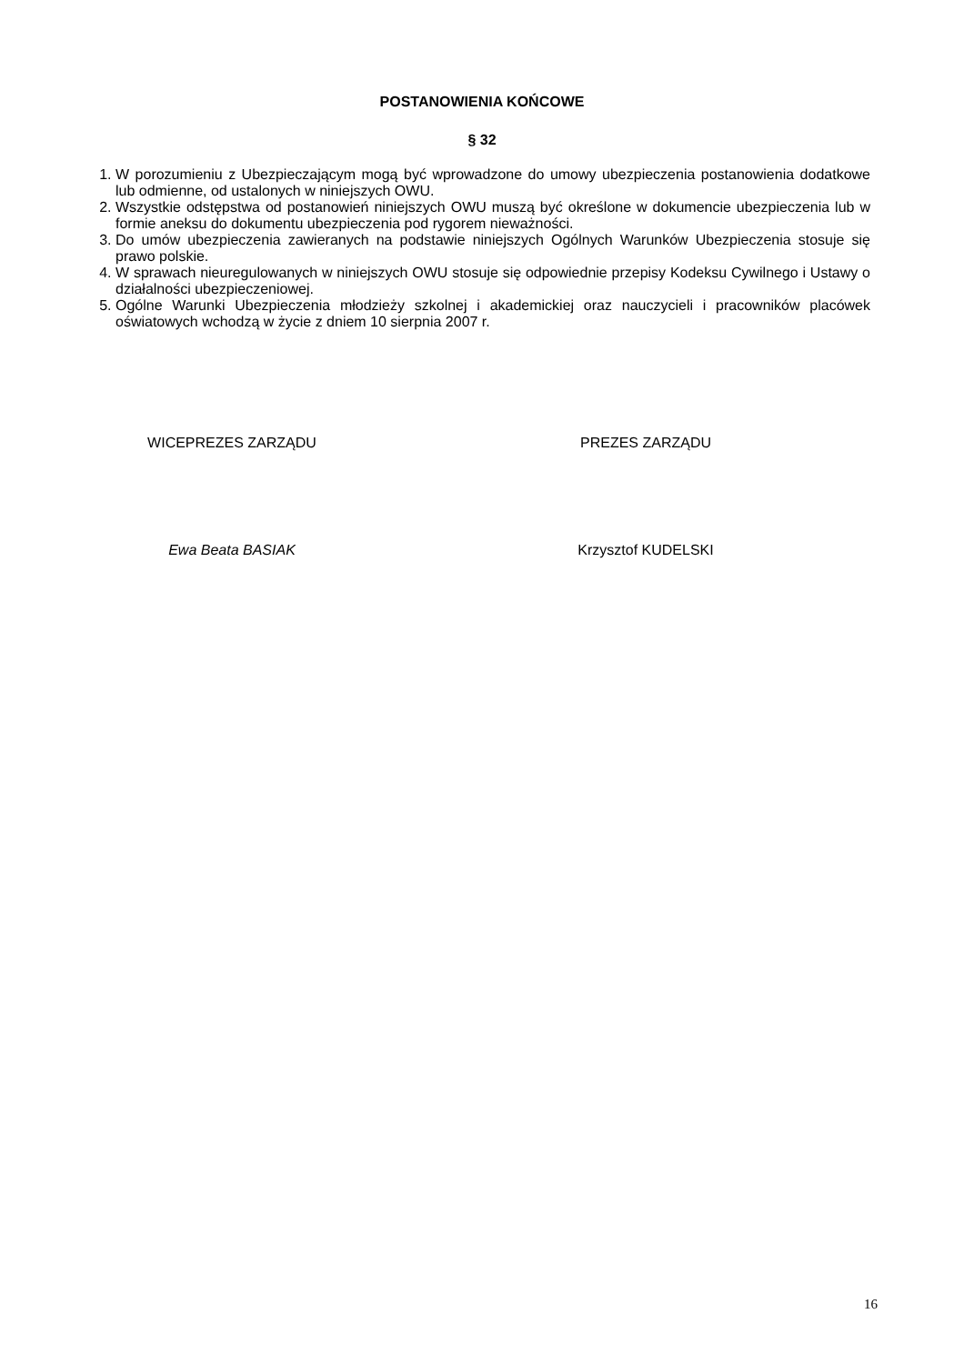POSTANOWIENIA KOŃCOWE
§ 32
1. W porozumieniu z Ubezpieczającym mogą być wprowadzone do umowy ubezpieczenia postanowienia dodatkowe lub odmienne, od ustalonych w niniejszych OWU.
2. Wszystkie odstępstwa od postanowień niniejszych OWU muszą być określone w dokumencie ubezpieczenia lub w formie aneksu do dokumentu ubezpieczenia pod rygorem nieważności.
3. Do umów ubezpieczenia zawieranych na podstawie niniejszych Ogólnych Warunków Ubezpieczenia stosuje się prawo polskie.
4. W sprawach nieuregulowanych w niniejszych OWU stosuje się odpowiednie przepisy Kodeksu Cywilnego i Ustawy o działalności ubezpieczeniowej.
5. Ogólne Warunki Ubezpieczenia młodzieży szkolnej i akademickiej oraz nauczycieli i pracowników placówek oświatowych wchodzą w życie z dniem 10 sierpnia 2007 r.
WICEPREZES ZARZĄDU
Ewa Beata BASIAK
PREZES ZARZĄDU
Krzysztof KUDELSKI
16